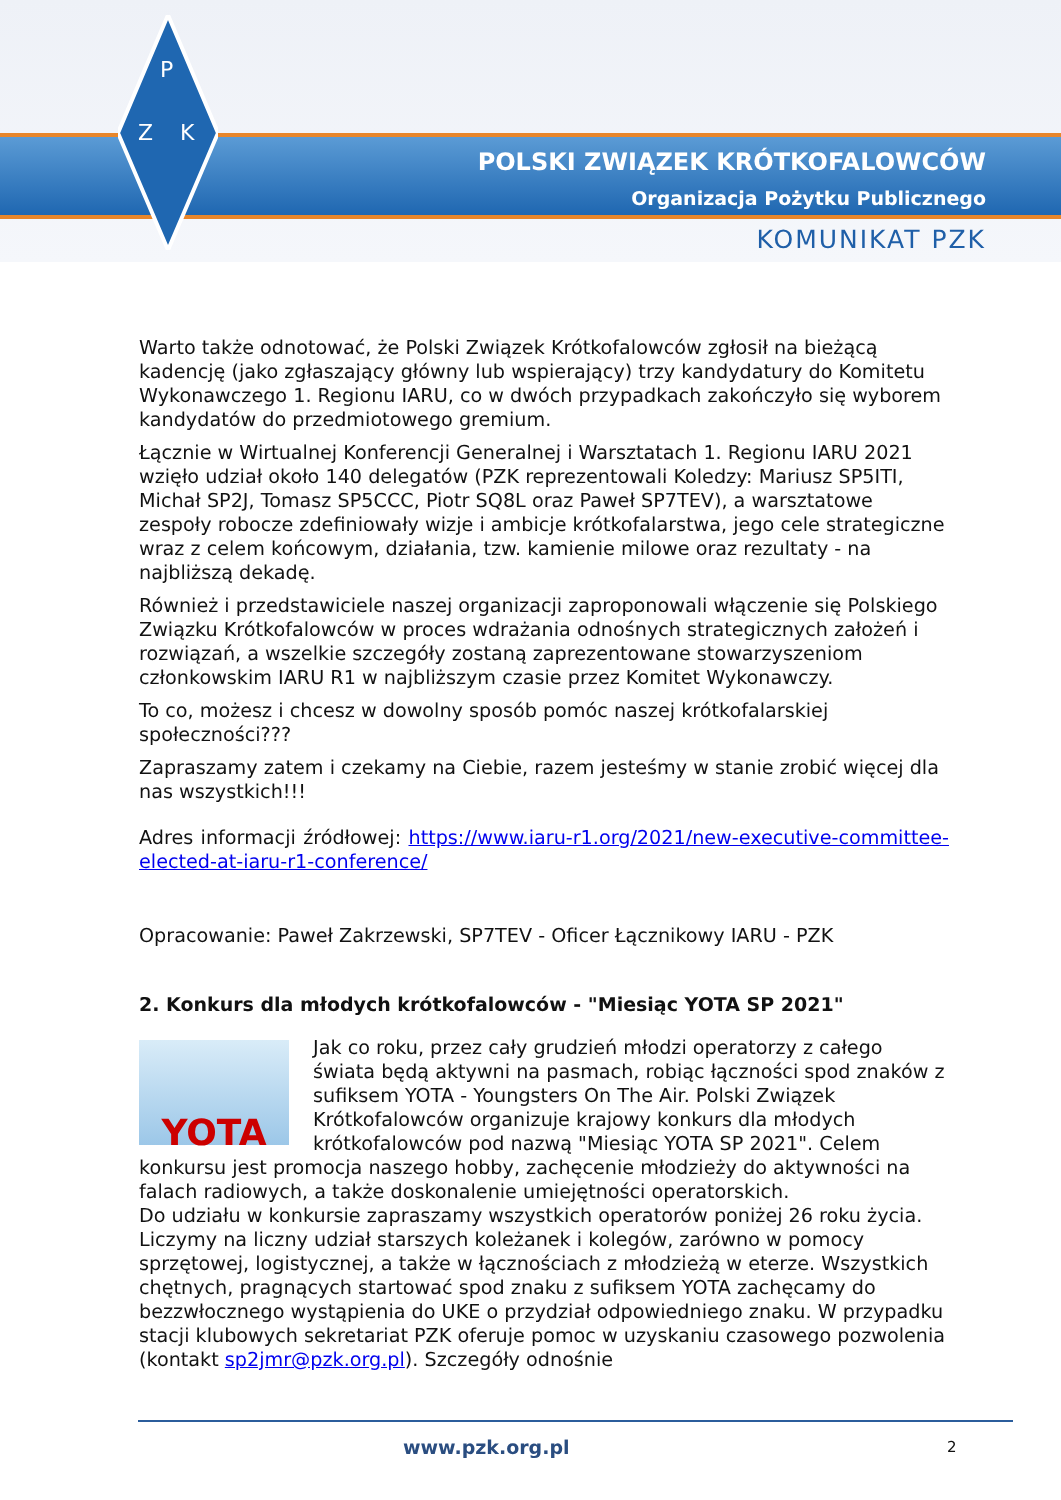P
Z
K
POLSKI ZWIĄZEK KRÓTKOFALOWCÓW
Organizacja Pożytku Publicznego
KOMUNIKAT PZK
Warto także odnotować, że Polski Związek Krótkofalowców zgłosił na bieżącą kadencję (jako zgłaszający główny lub wspierający) trzy kandydatury do Komitetu Wykonawczego 1. Regionu IARU, co w dwóch przypadkach zakończyło się wyborem kandydatów do przedmiotowego gremium.
Łącznie w Wirtualnej Konferencji Generalnej i Warsztatach 1. Regionu IARU 2021 wzięło udział około 140 delegatów (PZK reprezentowali Koledzy: Mariusz SP5ITI, Michał SP2J, Tomasz SP5CCC, Piotr SQ8L oraz Paweł SP7TEV), a warsztatowe zespoły robocze zdefiniowały wizje i ambicje krótkofalarstwa, jego cele strategiczne wraz z celem końcowym, działania, tzw. kamienie milowe oraz rezultaty - na najbliższą dekadę.
Również i przedstawiciele naszej organizacji zaproponowali włączenie się Polskiego Związku Krótkofalowców w proces wdrażania odnośnych strategicznych założeń i rozwiązań, a wszelkie szczegóły zostaną zaprezentowane stowarzyszeniom członkowskim IARU R1 w najbliższym czasie przez Komitet Wykonawczy.
To co, możesz i chcesz w dowolny sposób pomóc naszej krótkofalarskiej społeczności???
Zapraszamy zatem i czekamy na Ciebie, razem jesteśmy w stanie zrobić więcej dla nas wszystkich!!!
Adres informacji źródłowej: https://www.iaru-r1.org/2021/new-executive-committee-elected-at-iaru-r1-conference/
Opracowanie: Paweł Zakrzewski, SP7TEV - Oficer Łącznikowy IARU - PZK
2. Konkurs dla młodych krótkofalowców - "Miesiąc YOTA SP 2021"
YOTA
Jak co roku, przez cały grudzień młodzi operatorzy z całego świata będą aktywni na pasmach, robiąc łączności spod znaków z sufiksem YOTA - Youngsters On The Air. Polski Związek Krótkofalowców organizuje krajowy konkurs dla młodych krótkofalowców pod nazwą "Miesiąc YOTA SP 2021". Celem konkursu jest promocja naszego hobby, zachęcenie młodzieży do aktywności na falach radiowych, a także doskonalenie umiejętności operatorskich.
Do udziału w konkursie zapraszamy wszystkich operatorów poniżej 26 roku życia. Liczymy na liczny udział starszych koleżanek i kolegów, zarówno w pomocy sprzętowej, logistycznej, a także w łącznościach z młodzieżą w eterze. Wszystkich chętnych, pragnących startować spod znaku z sufiksem YOTA zachęcamy do bezzwłocznego wystąpienia do UKE o przydział odpowiedniego znaku. W przypadku stacji klubowych sekretariat PZK oferuje pomoc w uzyskaniu czasowego pozwolenia (kontakt sp2jmr@pzk.org.pl). Szczegóły odnośnie
www.pzk.org.pl 2